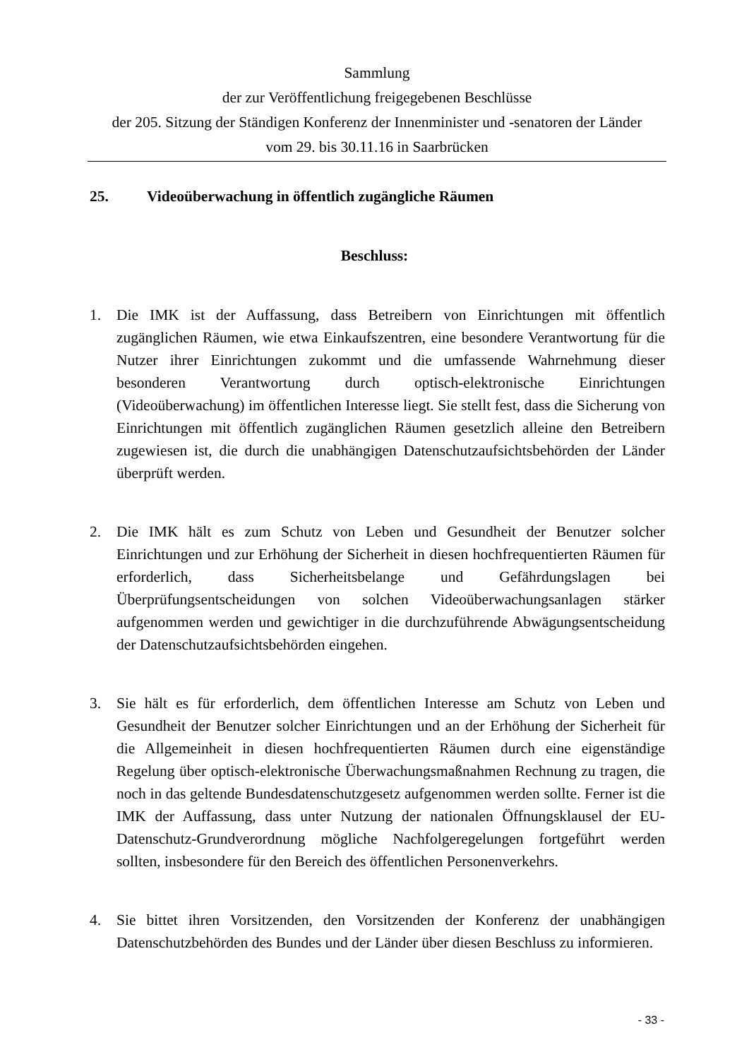Sammlung
der zur Veröffentlichung freigegebenen Beschlüsse
der 205. Sitzung der Ständigen Konferenz der Innenminister und -senatoren der Länder
vom 29. bis 30.11.16 in Saarbrücken
25. Videoüberwachung in öffentlich zugängliche Räumen
Beschluss:
1. Die IMK ist der Auffassung, dass Betreibern von Einrichtungen mit öffentlich zugänglichen Räumen, wie etwa Einkaufszentren, eine besondere Verantwortung für die Nutzer ihrer Einrichtungen zukommt und die umfassende Wahrnehmung dieser besonderen Verantwortung durch optisch-elektronische Einrichtungen (Videoüberwachung) im öffentlichen Interesse liegt. Sie stellt fest, dass die Sicherung von Einrichtungen mit öffentlich zugänglichen Räumen gesetzlich alleine den Betreibern zugewiesen ist, die durch die unabhängigen Datenschutzaufsichtsbehörden der Länder überprüft werden.
2. Die IMK hält es zum Schutz von Leben und Gesundheit der Benutzer solcher Einrichtungen und zur Erhöhung der Sicherheit in diesen hochfrequentierten Räumen für erforderlich, dass Sicherheitsbelange und Gefährdungslagen bei Überprüfungsentscheidungen von solchen Videoüberwachungsanlagen stärker aufgenommen werden und gewichtiger in die durchzuführende Abwägungsentscheidung der Datenschutzaufsichtsbehörden eingehen.
3. Sie hält es für erforderlich, dem öffentlichen Interesse am Schutz von Leben und Gesundheit der Benutzer solcher Einrichtungen und an der Erhöhung der Sicherheit für die Allgemeinheit in diesen hochfrequentierten Räumen durch eine eigenständige Regelung über optisch-elektronische Überwachungsmaßnahmen Rechnung zu tragen, die noch in das geltende Bundesdatenschutzgesetz aufgenommen werden sollte. Ferner ist die IMK der Auffassung, dass unter Nutzung der nationalen Öffnungsklausel der EU-Datenschutz-Grundverordnung mögliche Nachfolgeregelungen fortgeführt werden sollten, insbesondere für den Bereich des öffentlichen Personenverkehrs.
4. Sie bittet ihren Vorsitzenden, den Vorsitzenden der Konferenz der unabhängigen Datenschutzbehörden des Bundes und der Länder über diesen Beschluss zu informieren.
- 33 -